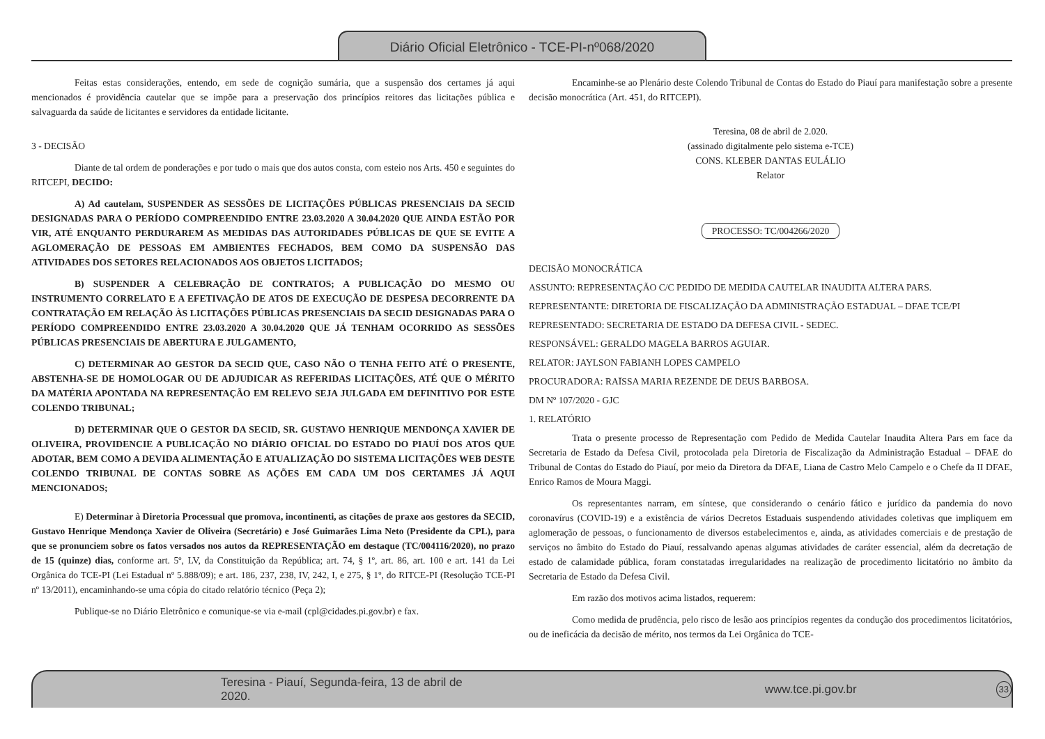Diário Oficial Eletrônico - TCE-PI-nº068/2020
Feitas estas considerações, entendo, em sede de cognição sumária, que a suspensão dos certames já aqui mencionados é providência cautelar que se impõe para a preservação dos princípios reitores das licitações pública e salvaguarda da saúde de licitantes e servidores da entidade licitante.
3 - DECISÃO
Diante de tal ordem de ponderações e por tudo o mais que dos autos consta, com esteio nos Arts. 450 e seguintes do RITCEPI, DECIDO:
A) Ad cautelam, SUSPENDER AS SESSÕES DE LICITAÇÕES PÚBLICAS PRESENCIAIS DA SECID DESIGNADAS PARA O PERÍODO COMPREENDIDO ENTRE 23.03.2020 A 30.04.2020 QUE AINDA ESTÃO POR VIR, ATÉ ENQUANTO PERDURAREM AS MEDIDAS DAS AUTORIDADES PÚBLICAS DE QUE SE EVITE A AGLOMERAÇÃO DE PESSOAS EM AMBIENTES FECHADOS, BEM COMO DA SUSPENSÃO DAS ATIVIDADES DOS SETORES RELACIONADOS AOS OBJETOS LICITADOS;
B) SUSPENDER A CELEBRAÇÃO DE CONTRATOS; A PUBLICAÇÃO DO MESMO OU INSTRUMENTO CORRELATO E A EFETIVAÇÃO DE ATOS DE EXECUÇÃO DE DESPESA DECORRENTE DA CONTRATAÇÃO EM RELAÇÃO ÀS LICITAÇÕES PÚBLICAS PRESENCIAIS DA SECID DESIGNADAS PARA O PERÍODO COMPREENDIDO ENTRE 23.03.2020 A 30.04.2020 QUE JÁ TENHAM OCORRIDO AS SESSÕES PÚBLICAS PRESENCIAIS DE ABERTURA E JULGAMENTO,
C) DETERMINAR AO GESTOR DA SECID QUE, CASO NÃO O TENHA FEITO ATÉ O PRESENTE, ABSTENHA-SE DE HOMOLOGAR OU DE ADJUDICAR AS REFERIDAS LICITAÇÕES, ATÉ QUE O MÉRITO DA MATÉRIA APONTADA NA REPRESENTAÇÃO EM RELEVO SEJA JULGADA EM DEFINITIVO POR ESTE COLENDO TRIBUNAL;
D) DETERMINAR QUE O GESTOR DA SECID, SR. GUSTAVO HENRIQUE MENDONÇA XAVIER DE OLIVEIRA, PROVIDENCIE A PUBLICAÇÃO NO DIÁRIO OFICIAL DO ESTADO DO PIAUÍ DOS ATOS QUE ADOTAR, BEM COMO A DEVIDA ALIMENTAÇÃO E ATUALIZAÇÃO DO SISTEMA LICITAÇÕES WEB DESTE COLENDO TRIBUNAL DE CONTAS SOBRE AS AÇÕES EM CADA UM DOS CERTAMES JÁ AQUI MENCIONADOS;
E) Determinar à Diretoria Processual que promova, incontinenti, as citações de praxe aos gestores da SECID, Gustavo Henrique Mendonça Xavier de Oliveira (Secretário) e José Guimarães Lima Neto (Presidente da CPL), para que se pronunciem sobre os fatos versados nos autos da REPRESENTAÇÃO em destaque (TC/004116/2020), no prazo de 15 (quinze) dias, conforme art. 5º, LV, da Constituição da República; art. 74, § 1º, art. 86, art. 100 e art. 141 da Lei Orgânica do TCE-PI (Lei Estadual nº 5.888/09); e art. 186, 237, 238, IV, 242, I, e 275, § 1º, do RITCE-PI (Resolução TCE-PI nº 13/2011), encaminhando-se uma cópia do citado relatório técnico (Peça 2);
Publique-se no Diário Eletrônico e comunique-se via e-mail (cpl@cidades.pi.gov.br) e fax.
Encaminhe-se ao Plenário deste Colendo Tribunal de Contas do Estado do Piauí para manifestação sobre a presente decisão monocrática (Art. 451, do RITCEPI).
Teresina, 08 de abril de 2.020.
(assinado digitalmente pelo sistema e-TCE)
CONS. KLEBER DANTAS EULÁLIO
Relator
PROCESSO: TC/004266/2020
DECISÃO MONOCRÁTICA
ASSUNTO: REPRESENTAÇÃO C/C PEDIDO DE MEDIDA CAUTELAR INAUDITA ALTERA PARS.
REPRESENTANTE: DIRETORIA DE FISCALIZAÇÃO DA ADMINISTRAÇÃO ESTADUAL – DFAE TCE/PI
REPRESENTADO: SECRETARIA DE ESTADO DA DEFESA CIVIL - SEDEC.
RESPONSÁVEL: GERALDO MAGELA BARROS AGUIAR.
RELATOR: JAYLSON FABIANH LOPES CAMPELO
PROCURADORA: RAÏSSA MARIA REZENDE DE DEUS BARBOSA.
DM Nº 107/2020 - GJC
1. RELATÓRIO
Trata o presente processo de Representação com Pedido de Medida Cautelar Inaudita Altera Pars em face da Secretaria de Estado da Defesa Civil, protocolada pela Diretoria de Fiscalização da Administração Estadual – DFAE do Tribunal de Contas do Estado do Piauí, por meio da Diretora da DFAE, Liana de Castro Melo Campelo e o Chefe da II DFAE, Enrico Ramos de Moura Maggi.
Os representantes narram, em síntese, que considerando o cenário fático e jurídico da pandemia do novo coronavírus (COVID-19) e a existência de vários Decretos Estaduais suspendendo atividades coletivas que impliquem em aglomeração de pessoas, o funcionamento de diversos estabelecimentos e, ainda, as atividades comerciais e de prestação de serviços no âmbito do Estado do Piauí, ressalvando apenas algumas atividades de caráter essencial, além da decretação de estado de calamidade pública, foram constatadas irregularidades na realização de procedimento licitatório no âmbito da Secretaria de Estado da Defesa Civil.
Em razão dos motivos acima listados, requerem:
Como medida de prudência, pelo risco de lesão aos princípios regentes da condução dos procedimentos licitatórios, ou de ineficácia da decisão de mérito, nos termos da Lei Orgânica do TCE-
Teresina - Piauí, Segunda-feira, 13 de abril de 2020. www.tce.pi.gov.br 33